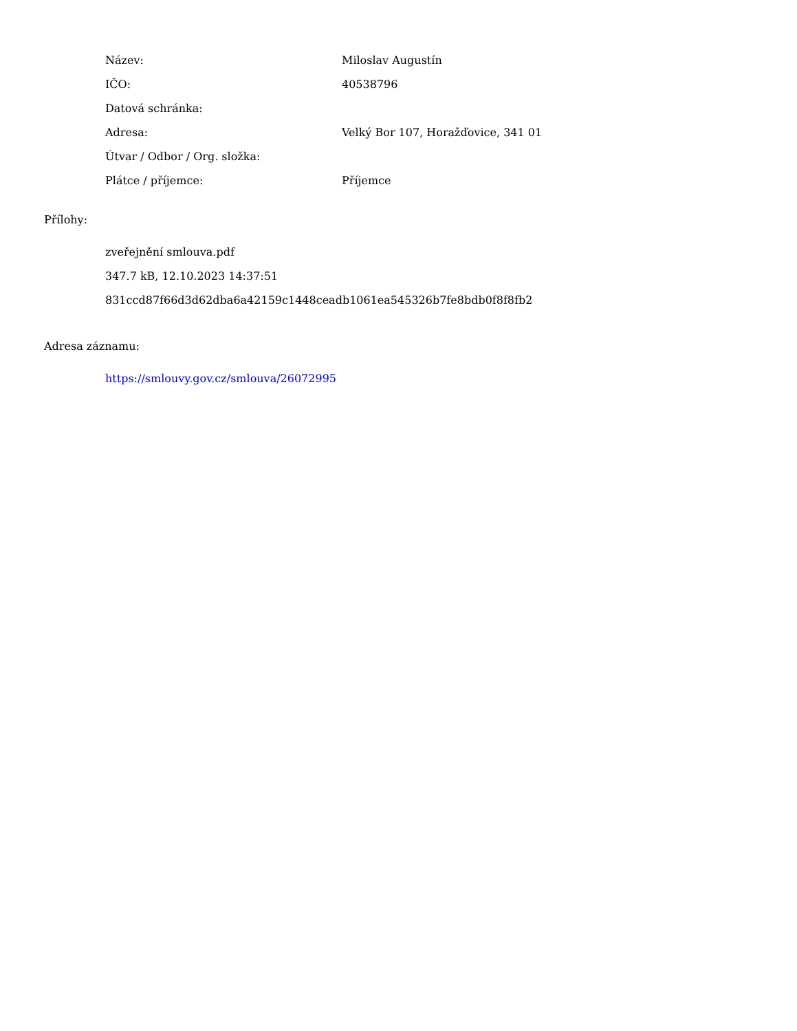| Název: | Miloslav Augustín |
| IČO: | 40538796 |
| Datová schránka: | |
| Adresa: | Velký Bor 107, Horažďovice, 341 01 |
| Útvar / Odbor / Org. složka: | |
| Plátce / příjemce: | Příjemce |
Přílohy:
zveřejnění smlouva.pdf
347.7 kB, 12.10.2023 14:37:51
831ccd87f66d3d62dba6a42159c1448ceadb1061ea545326b7fe8bdb0f8f8fb2
Adresa záznamu:
https://smlouvy.gov.cz/smlouva/26072995